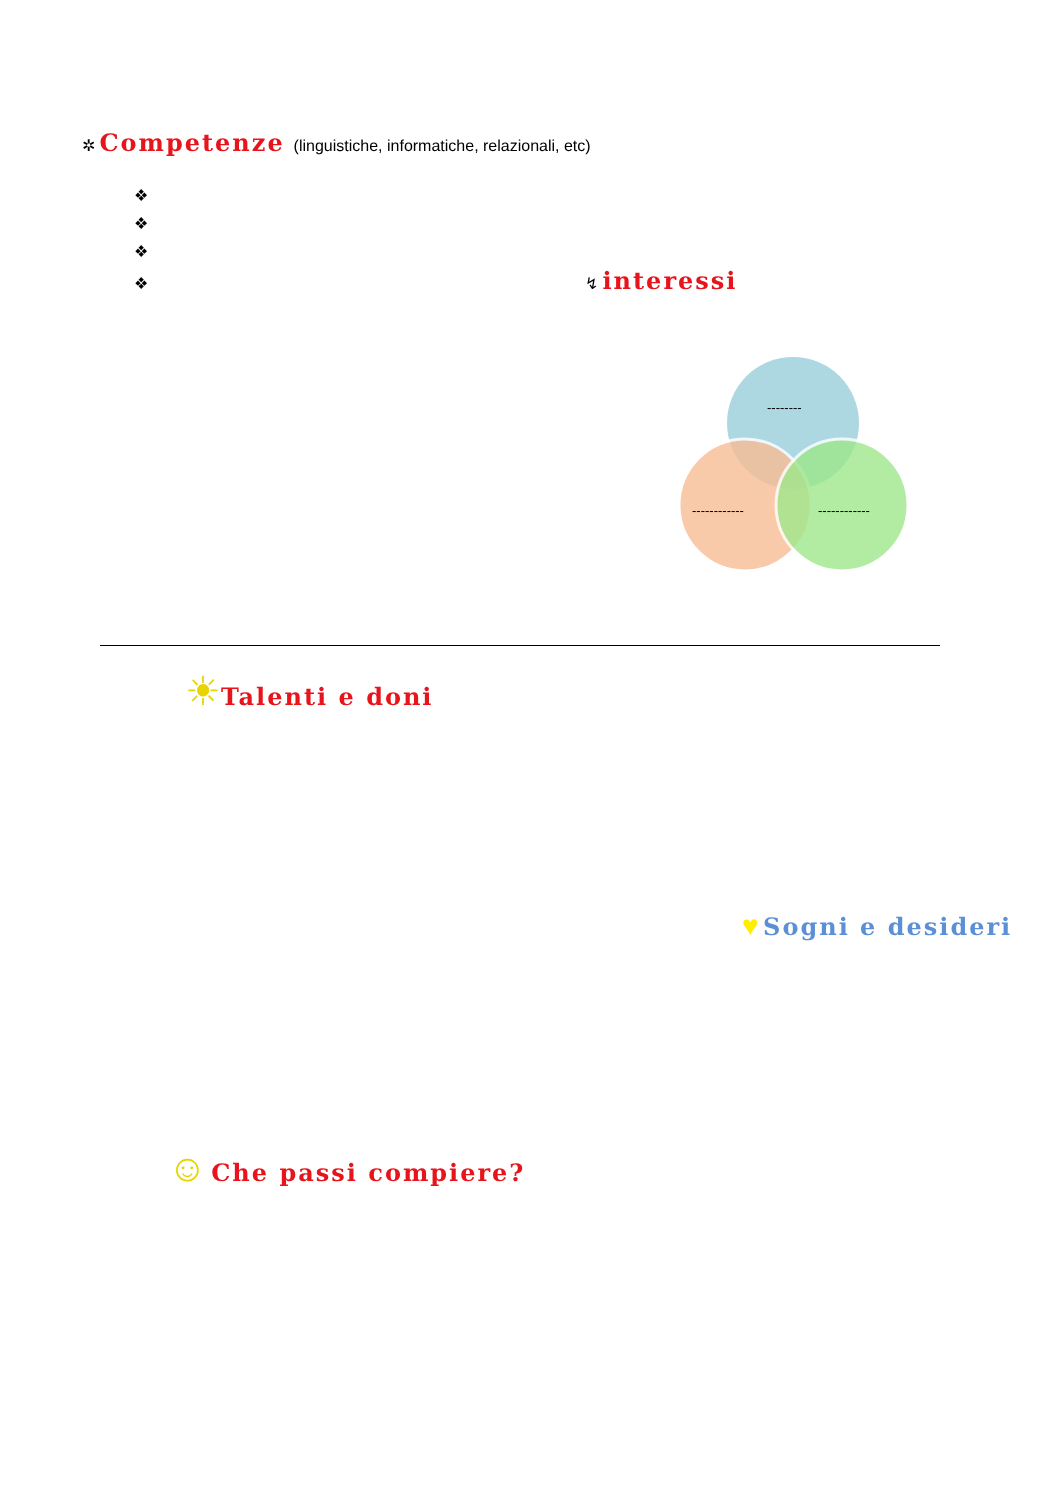✲ Competenze (linguistiche, informatiche, relazionali, etc)
❖
❖
❖
❖
↯ interessi
--------
------------ ------------
☀Talenti e doni
♥ Sogni e desideri
☺ Che passi compiere?